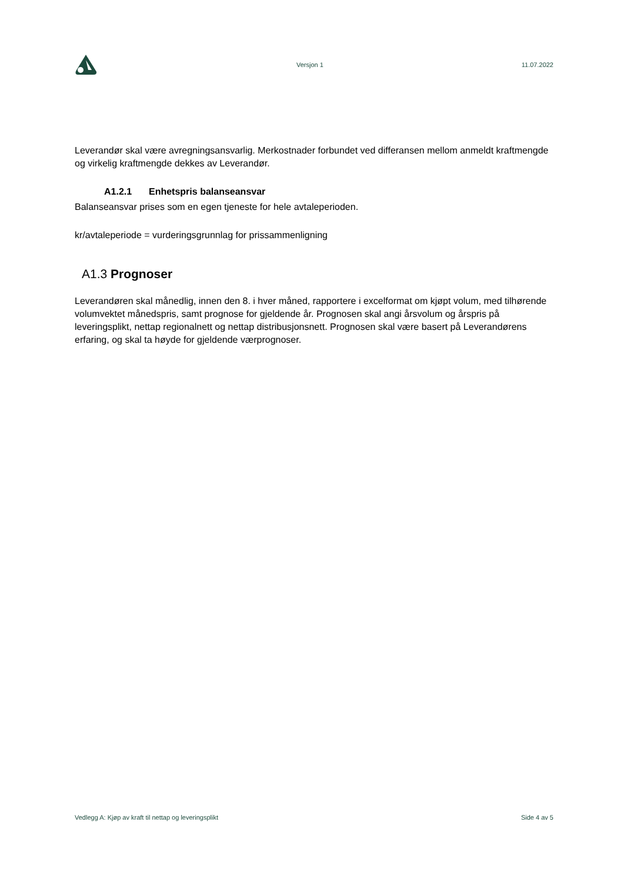Versjon 1 11.07.2022
Leverandør skal være avregningsansvarlig. Merkostnader forbundet ved differansen mellom anmeldt kraftmengde og virkelig kraftmengde dekkes av Leverandør.
A1.2.1 Enhetspris balanseansvar
Balanseansvar prises som en egen tjeneste for hele avtaleperioden.
kr/avtaleperiode = vurderingsgrunnlag for prissammenligning
A1.3 Prognoser
Leverandøren skal månedlig, innen den 8. i hver måned, rapportere i excelformat om kjøpt volum, med tilhørende volumvektet månedspris, samt prognose for gjeldende år. Prognosen skal angi årsvolum og årspris på leveringsplikt, nettap regionalnett og nettap distribusjonsnett. Prognosen skal være basert på Leverandørens erfaring, og skal ta høyde for gjeldende værprognoser.
Vedlegg A: Kjøp av kraft til nettap og leveringsplikt Side 4 av 5